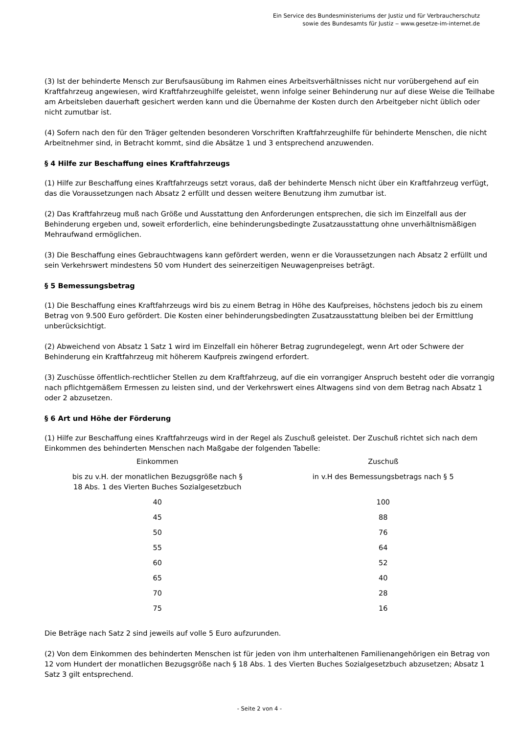Ein Service des Bundesministeriums der Justiz und für Verbraucherschutz
sowie des Bundesamts für Justiz ‒ www.gesetze-im-internet.de
(3) Ist der behinderte Mensch zur Berufsausübung im Rahmen eines Arbeitsverhältnisses nicht nur vorübergehend auf ein Kraftfahrzeug angewiesen, wird Kraftfahrzeughilfe geleistet, wenn infolge seiner Behinderung nur auf diese Weise die Teilhabe am Arbeitsleben dauerhaft gesichert werden kann und die Übernahme der Kosten durch den Arbeitgeber nicht üblich oder nicht zumutbar ist.
(4) Sofern nach den für den Träger geltenden besonderen Vorschriften Kraftfahrzeughilfe für behinderte Menschen, die nicht Arbeitnehmer sind, in Betracht kommt, sind die Absätze 1 und 3 entsprechend anzuwenden.
§ 4 Hilfe zur Beschaffung eines Kraftfahrzeugs
(1) Hilfe zur Beschaffung eines Kraftfahrzeugs setzt voraus, daß der behinderte Mensch nicht über ein Kraftfahrzeug verfügt, das die Voraussetzungen nach Absatz 2 erfüllt und dessen weitere Benutzung ihm zumutbar ist.
(2) Das Kraftfahrzeug muß nach Größe und Ausstattung den Anforderungen entsprechen, die sich im Einzelfall aus der Behinderung ergeben und, soweit erforderlich, eine behinderungsbedingte Zusatzausstattung ohne unverhältnismäßigen Mehraufwand ermöglichen.
(3) Die Beschaffung eines Gebrauchtwagens kann gefördert werden, wenn er die Voraussetzungen nach Absatz 2 erfüllt und sein Verkehrswert mindestens 50 vom Hundert des seinerzeitigen Neuwagenpreises beträgt.
§ 5 Bemessungsbetrag
(1) Die Beschaffung eines Kraftfahrzeugs wird bis zu einem Betrag in Höhe des Kaufpreises, höchstens jedoch bis zu einem Betrag von 9.500 Euro gefördert. Die Kosten einer behinderungsbedingten Zusatzausstattung bleiben bei der Ermittlung unberücksichtigt.
(2) Abweichend von Absatz 1 Satz 1 wird im Einzelfall ein höherer Betrag zugrundegelegt, wenn Art oder Schwere der Behinderung ein Kraftfahrzeug mit höherem Kaufpreis zwingend erfordert.
(3) Zuschüsse öffentlich-rechtlicher Stellen zu dem Kraftfahrzeug, auf die ein vorrangiger Anspruch besteht oder die vorrangig nach pflichtgemäßem Ermessen zu leisten sind, und der Verkehrswert eines Altwagens sind von dem Betrag nach Absatz 1 oder 2 abzusetzen.
§ 6 Art und Höhe der Förderung
(1) Hilfe zur Beschaffung eines Kraftfahrzeugs wird in der Regel als Zuschuß geleistet. Der Zuschuß richtet sich nach dem Einkommen des behinderten Menschen nach Maßgabe der folgenden Tabelle:
| Einkommen | Zuschuß |
| --- | --- |
| bis zu v.H. der monatlichen Bezugsgröße nach § 18 Abs. 1 des Vierten Buches Sozialgesetzbuch | in v.H des Bemessungsbetrags nach § 5 |
| 40 | 100 |
| 45 | 88 |
| 50 | 76 |
| 55 | 64 |
| 60 | 52 |
| 65 | 40 |
| 70 | 28 |
| 75 | 16 |
Die Beträge nach Satz 2 sind jeweils auf volle 5 Euro aufzurunden.
(2) Von dem Einkommen des behinderten Menschen ist für jeden von ihm unterhaltenen Familienangehörigen ein Betrag von 12 vom Hundert der monatlichen Bezugsgröße nach § 18 Abs. 1 des Vierten Buches Sozialgesetzbuch abzusetzen; Absatz 1 Satz 3 gilt entsprechend.
- Seite 2 von 4 -